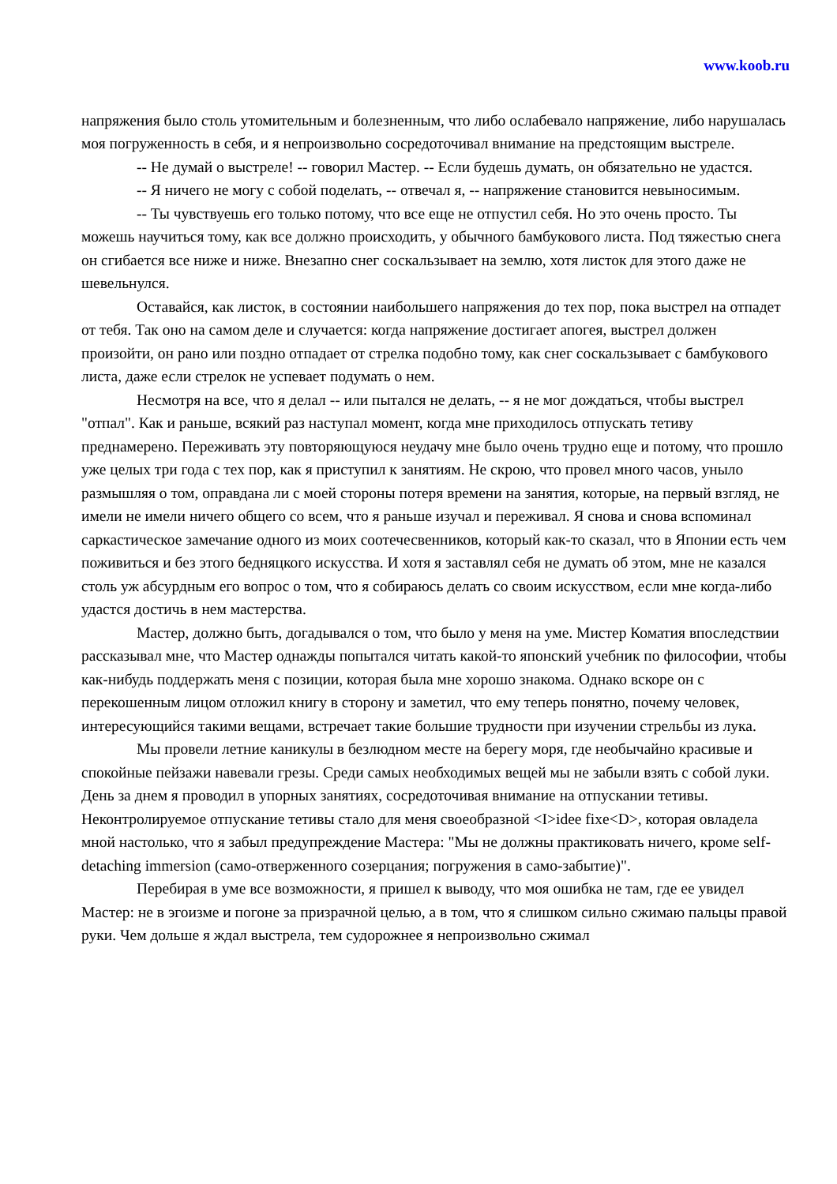www.koob.ru
напряжения было столь утомительным и болезненным, что либо ослабевало напряжение, либо нарушалась моя погруженность в себя, и я непроизвольно сосредоточивал внимание на предстоящим выстреле.
-- Не думай о выстреле! -- говорил Мастер. -- Если будешь думать, он обязательно не удастся.
-- Я ничего не могу с собой поделать, -- отвечал я, -- напряжение становится невыносимым.
-- Ты чувствуешь его только потому, что все еще не отпустил себя. Но это очень просто. Ты можешь научиться тому, как все должно происходить, у обычного бамбукового листа. Под тяжестью снега он сгибается все ниже и ниже. Внезапно снег соскальзывает на землю, хотя листок для этого даже не шевельнулся.
Оставайся, как листок, в состоянии наибольшего напряжения до тех пор, пока выстрел на отпадет от тебя. Так оно на самом деле и случается: когда напряжение достигает апогея, выстрел должен произойти, он рано или поздно отпадает от стрелка подобно тому, как снег соскальзывает с бамбукового листа, даже если стрелок не успевает подумать о нем.
Несмотря на все, что я делал -- или пытался не делать, -- я не мог дождаться, чтобы выстрел "отпал". Как и раньше, всякий раз наступал момент, когда мне приходилось отпускать тетиву преднамерено. Переживать эту повторяющуюся неудачу мне было очень трудно еще и потому, что прошло уже целых три года с тех пор, как я приступил к занятиям. Не скрою, что провел много часов, уныло размышляя о том, оправдана ли с моей стороны потеря времени на занятия, которые, на первый взгляд, не имели не имели ничего общего со всем, что я раньше изучал и переживал. Я снова и снова вспоминал саркастическое замечание одного из моих соотечесвенников, который как-то сказал, что в Японии есть чем поживиться и без этого бедняцкого искусства. И хотя я заставлял себя не думать об этом, мне не казался столь уж абсурдным его вопрос о том, что я собираюсь делать со своим искусством, если мне когда-либо удастся достичь в нем мастерства.
Мастер, должно быть, догадывался о том, что было у меня на уме. Мистер Коматия впоследствии рассказывал мне, что Мастер однажды попытался читать какой-то японский учебник по философии, чтобы как-нибудь поддержать меня с позиции, которая была мне хорошо знакома. Однако вскоре он с перекошенным лицом отложил книгу в сторону и заметил, что ему теперь понятно, почему человек, интересующийся такими вещами, встречает такие большие трудности при изучении стрельбы из лука.
Мы провели летние каникулы в безлюдном месте на берегу моря, где необычайно красивые и спокойные пейзажи навевали грезы. Среди самых необходимых вещей мы не забыли взять с собой луки. День за днем я проводил в упорных занятиях, сосредоточивая внимание на отпускании тетивы. Неконтролируемое отпускание тетивы стало для меня своеобразной <I>idee fixe<D>, которая овладела мной настолько, что я забыл предупреждение Мастера: "Мы не должны практиковать ничего, кроме self-detaching immersion (само-отверженного созерцания; погружения в само-забытие)".
Перебирая в уме все возможности, я пришел к выводу, что моя ошибка не там, где ее увидел Мастер: не в эгоизме и погоне за призрачной целью, а в том, что я слишком сильно сжимаю пальцы правой руки. Чем дольше я ждал выстрела, тем судорожнее я непроизвольно сжимал